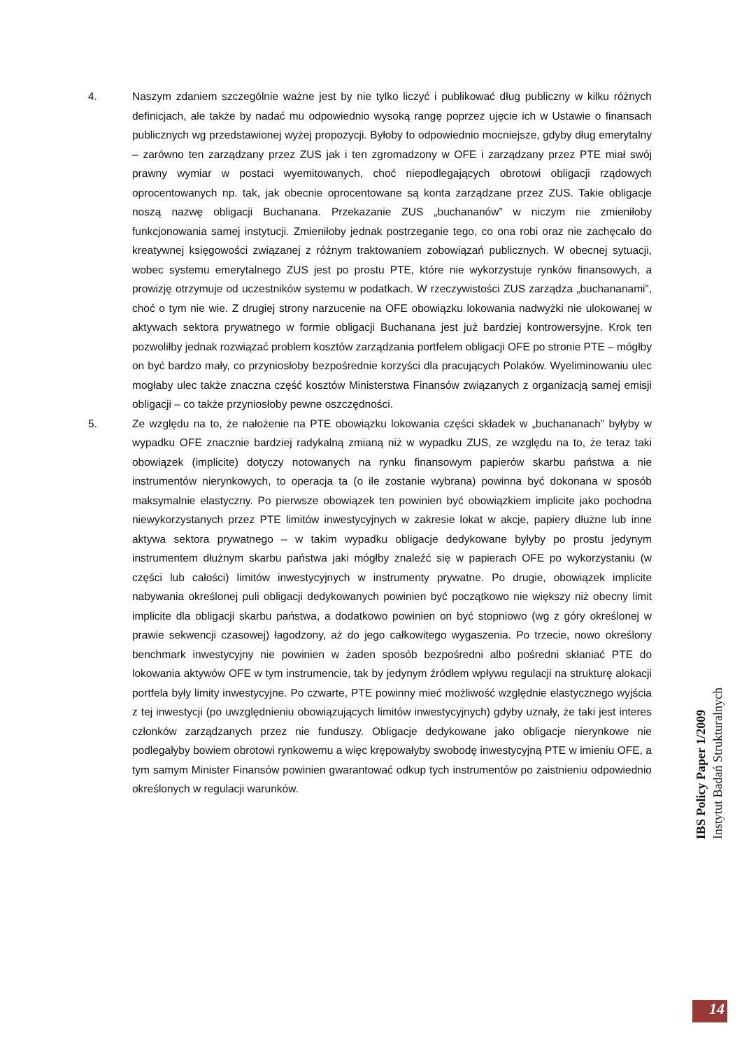4. Naszym zdaniem szczególnie ważne jest by nie tylko liczyć i publikować dług publiczny w kilku różnych definicjach, ale także by nadać mu odpowiednio wysoką rangę poprzez ujęcie ich w Ustawie o finansach publicznych wg przedstawionej wyżej propozycji. Byłoby to odpowiednio mocniejsze, gdyby dług emerytalny – zarówno ten zarządzany przez ZUS jak i ten zgromadzony w OFE i zarządzany przez PTE miał swój prawny wymiar w postaci wyemitowanych, choć niepodlegających obrotowi obligacji rządowych oprocentowanych np. tak, jak obecnie oprocentowane są konta zarządzane przez ZUS. Takie obligacje noszą nazwę obligacji Buchanana. Przekazanie ZUS „buchananów” w niczym nie zmieniłoby funkcjonowania samej instytucji. Zmieniłoby jednak postrzeganie tego, co ona robi oraz nie zachęcało do kreatywnej księgowości związanej z różnym traktowaniem zobowiązań publicznych. W obecnej sytuacji, wobec systemu emerytalnego ZUS jest po prostu PTE, które nie wykorzystuje rynków finansowych, a prowizję otrzymuje od uczestników systemu w podatkach. W rzeczywistości ZUS zarządza „buchananami”, choć o tym nie wie. Z drugiej strony narzucenie na OFE obowiązku lokowania nadwyżki nie ulokowanej w aktywach sektora prywatnego w formie obligacji Buchanana jest już bardziej kontrowersyjne. Krok ten pozwoliłby jednak rozwiązać problem kosztów zarządzania portfelem obligacji OFE po stronie PTE – mógłby on być bardzo mały, co przyniosłoby bezpośrednie korzyści dla pracujących Polaków. Wyeliminowaniu ulec mogłaby ulec także znaczna część kosztów Ministerstwa Finansów związanych z organizacją samej emisji obligacji – co także przyniosłoby pewne oszczędności.
5. Ze względu na to, że nałożenie na PTE obowiązku lokowania części składek w „buchananach” byłyby w wypadku OFE znacznie bardziej radykalną zmianą niż w wypadku ZUS, ze względu na to, że teraz taki obowiązek (implicite) dotyczy notowanych na rynku finansowym papierów skarbu państwa a nie instrumentów nierynkowych, to operacja ta (o ile zostanie wybrana) powinna być dokonana w sposób maksymalnie elastyczny. Po pierwsze obowiązek ten powinien być obowiązkiem implicite jako pochodna niewykorzystanych przez PTE limitów inwestycyjnych w zakresie lokat w akcje, papiery dłużne lub inne aktywa sektora prywatnego – w takim wypadku obligacje dedykowane byłyby po prostu jedynym instrumentem dłużnym skarbu państwa jaki mógłby znaleźć się w papierach OFE po wykorzystaniu (w części lub całości) limitów inwestycyjnych w instrumenty prywatne. Po drugie, obowiązek implicite nabywania określonej puli obligacji dedykowanych powinien być początkowo nie większy niż obecny limit implicite dla obligacji skarbu państwa, a dodatkowo powinien on być stopniowo (wg z góry określonej w prawie sekwencji czasowej) łagodzony, aż do jego całkowitego wygaszenia. Po trzecie, nowo określony benchmark inwestycyjny nie powinien w żaden sposób bezpośredni albo pośredni skłaniać PTE do lokowania aktywów OFE w tym instrumencie, tak by jedynym źródłem wpływu regulacji na strukturę alokacji portfela były limity inwestycyjne. Po czwarte, PTE powinny mieć możliwość względnie elastycznego wyjścia z tej inwestycji (po uwzględnieniu obowiązujących limitów inwestycyjnych) gdyby uznały, że taki jest interes członków zarządzanych przez nie funduszy. Obligacje dedykowane jako obligacje nierynkowe nie podlegałyby bowiem obrotowi rynkowemu a więc krępowałyby swobodę inwestycyjną PTE w imieniu OFE, a tym samym Minister Finansów powinien gwarantować odkup tych instrumentów po zaistnieniu odpowiednio określonych w regulacji warunków.
IBS Policy Paper 1/2009
Instytut Badań Strukturalnych
14